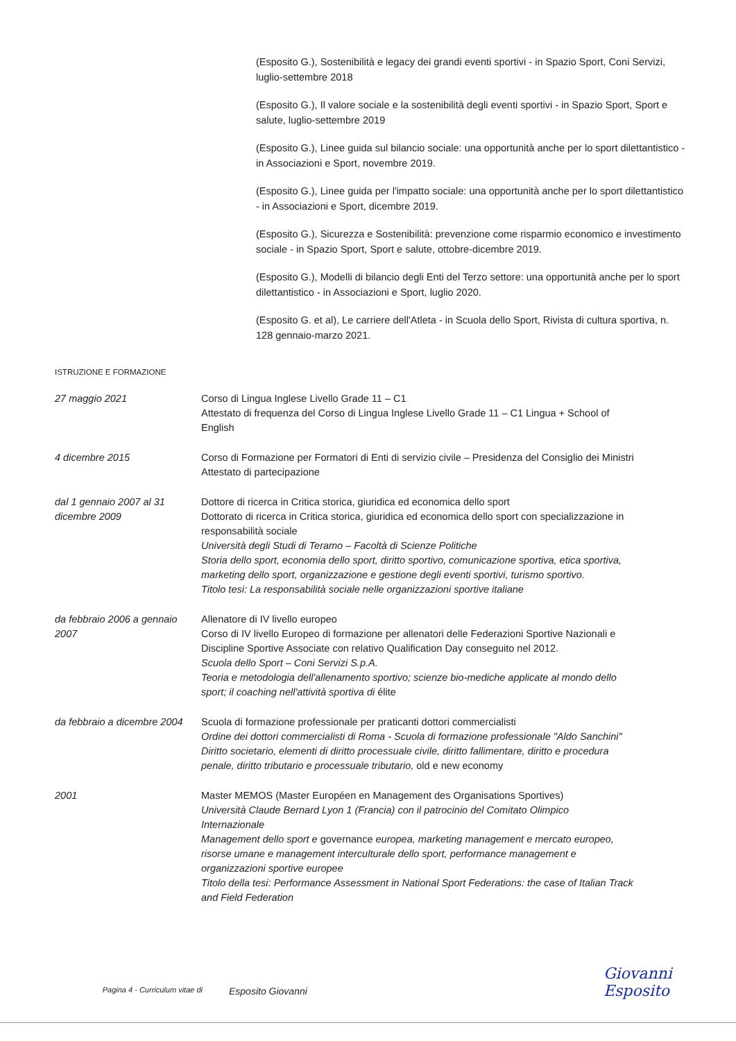(Esposito G.), Sostenibilità e legacy dei grandi eventi sportivi - in Spazio Sport, Coni Servizi, luglio-settembre 2018
(Esposito G.), Il valore sociale e la sostenibilità degli eventi sportivi - in Spazio Sport, Sport e salute, luglio-settembre 2019
(Esposito G.), Linee guida sul bilancio sociale: una opportunità anche per lo sport dilettantistico - in Associazioni e Sport, novembre 2019.
(Esposito G.), Linee guida per l'impatto sociale: una opportunità anche per lo sport dilettantistico - in Associazioni e Sport, dicembre 2019.
(Esposito G.), Sicurezza e Sostenibilità: prevenzione come risparmio economico e investimento sociale - in Spazio Sport, Sport e salute, ottobre-dicembre 2019.
(Esposito G.), Modelli di bilancio degli Enti del Terzo settore: una opportunità anche per lo sport dilettantistico - in Associazioni e Sport, luglio 2020.
(Esposito G. et al), Le carriere dell'Atleta - in Scuola dello Sport, Rivista di cultura sportiva, n. 128 gennaio-marzo 2021.
ISTRUZIONE E FORMAZIONE
27 maggio 2021 Corso di Lingua Inglese Livello Grade 11 – C1
Attestato di frequenza del Corso di Lingua Inglese Livello Grade 11 – C1 Lingua + School of English
4 dicembre 2015 Corso di Formazione per Formatori di Enti di servizio civile – Presidenza del Consiglio dei Ministri
Attestato di partecipazione
dal 1 gennaio 2007 al 31 dicembre 2009
Dottore di ricerca in Critica storica, giuridica ed economica dello sport
Dottorato di ricerca in Critica storica, giuridica ed economica dello sport con specializzazione in responsabilità sociale
Università degli Studi di Teramo – Facoltà di Scienze Politiche
Storia dello sport, economia dello sport, diritto sportivo, comunicazione sportiva, etica sportiva, marketing dello sport, organizzazione e gestione degli eventi sportivi, turismo sportivo.
Titolo tesi: La responsabilità sociale nelle organizzazioni sportive italiane
da febbraio 2006 a gennaio 2007 Allenatore di IV livello europeo
Corso di IV livello Europeo di formazione per allenatori delle Federazioni Sportive Nazionali e Discipline Sportive Associate con relativo Qualification Day conseguito nel 2012.
Scuola dello Sport – Coni Servizi S.p.A.
Teoria e metodologia dell'allenamento sportivo; scienze bio-mediche applicate al mondo dello sport; il coaching nell'attività sportiva di élite
da febbraio a dicembre 2004 Scuola di formazione professionale per praticanti dottori commercialisti
Ordine dei dottori commercialisti di Roma - Scuola di formazione professionale "Aldo Sanchini"
Diritto societario, elementi di diritto processuale civile, diritto fallimentare, diritto e procedura penale, diritto tributario e processuale tributario, old e new economy
2001 Master MEMOS (Master Européen en Management des Organisations Sportives)
Università Claude Bernard Lyon 1 (Francia) con il patrocinio del Comitato Olimpico Internazionale
Management dello sport e governance europea, marketing management e mercato europeo, risorse umane e management interculturale dello sport, performance management e organizzazioni sportive europee
Titolo della tesi: Performance Assessment in National Sport Federations: the case of Italian Track and Field Federation
Giovanni Esposito
Pagina 4 - Curriculum vitae di
Esposito Giovanni